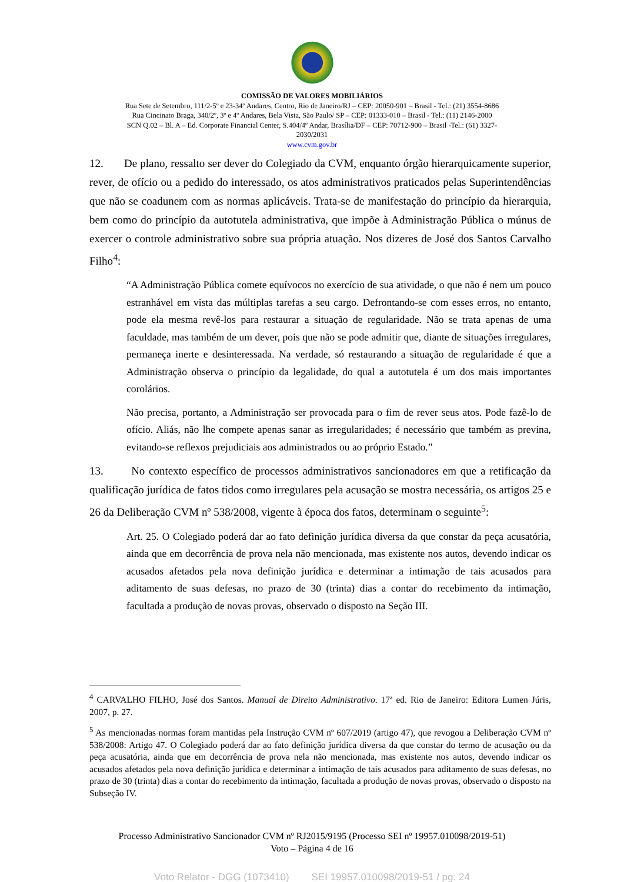COMISSÃO DE VALORES MOBILIÁRIOS
Rua Sete de Setembro, 111/2-5º e 23-34º Andares, Centro, Rio de Janeiro/RJ – CEP: 20050-901 – Brasil - Tel.: (21) 3554-8686
Rua Cincinato Braga, 340/2º, 3º e 4º Andares, Bela Vista, São Paulo/ SP – CEP: 01333-010 – Brasil - Tel.: (11) 2146-2000
SCN Q.02 – Bl. A – Ed. Corporate Financial Center, S.404/4º Andar, Brasília/DF – CEP: 70712-900 – Brasil -Tel.: (61) 3327-
2030/2031
www.cvm.gov.br
12. De plano, ressalto ser dever do Colegiado da CVM, enquanto órgão hierarquicamente superior, rever, de ofício ou a pedido do interessado, os atos administrativos praticados pelas Superintendências que não se coadunem com as normas aplicáveis. Trata-se de manifestação do princípio da hierarquia, bem como do princípio da autotutela administrativa, que impõe à Administração Pública o múnus de exercer o controle administrativo sobre sua própria atuação. Nos dizeres de José dos Santos Carvalho Filho<sup>4</sup>:
“A Administração Pública comete equívocos no exercício de sua atividade, o que não é nem um pouco estranhável em vista das múltiplas tarefas a seu cargo. Defrontando-se com esses erros, no entanto, pode ela mesma revê-los para restaurar a situação de regularidade. Não se trata apenas de uma faculdade, mas também de um dever, pois que não se pode admitir que, diante de situações irregulares, permaneça inerte e desinteressada. Na verdade, só restaurando a situação de regularidade é que a Administração observa o princípio da legalidade, do qual a autotutela é um dos mais importantes corolários.
Não precisa, portanto, a Administração ser provocada para o fim de rever seus atos. Pode fazê-lo de ofício. Aliás, não lhe compete apenas sanar as irregularidades; é necessário que também as previna, evitando-se reflexos prejudiciais aos administrados ou ao próprio Estado.”
13. No contexto específico de processos administrativos sancionadores em que a retificação da qualificação jurídica de fatos tidos como irregulares pela acusação se mostra necessária, os artigos 25 e 26 da Deliberação CVM nº 538/2008, vigente à época dos fatos, determinam o seguinte<sup>5</sup>:
Art. 25. O Colegiado poderá dar ao fato definição jurídica diversa da que constar da peça acusatória, ainda que em decorrência de prova nela não mencionada, mas existente nos autos, devendo indicar os acusados afetados pela nova definição jurídica e determinar a intimação de tais acusados para aditamento de suas defesas, no prazo de 30 (trinta) dias a contar do recebimento da intimação, facultada a produção de novas provas, observado o disposto na Seção III.
<sup>4</sup> CARVALHO FILHO, José dos Santos. Manual de Direito Administrativo. 17ª ed. Rio de Janeiro: Editora Lumen Júris, 2007, p. 27.
<sup>5</sup> As mencionadas normas foram mantidas pela Instrução CVM nº 607/2019 (artigo 47), que revogou a Deliberação CVM nº 538/2008: Artigo 47. O Colegiado poderá dar ao fato definição jurídica diversa da que constar do termo de acusação ou da peça acusatória, ainda que em decorrência de prova nela não mencionada, mas existente nos autos, devendo indicar os acusados afetados pela nova definição jurídica e determinar a intimação de tais acusados para aditamento de suas defesas, no prazo de 30 (trinta) dias a contar do recebimento da intimação, facultada a produção de novas provas, observado o disposto na Subseção IV.
Processo Administrativo Sancionador CVM nº RJ2015/9195 (Processo SEI nº 19957.010098/2019-51)
Voto – Página 4 de 16
Voto Relator - DGG (1073410) SEI 19957.010098/2019-51 / pg. 24